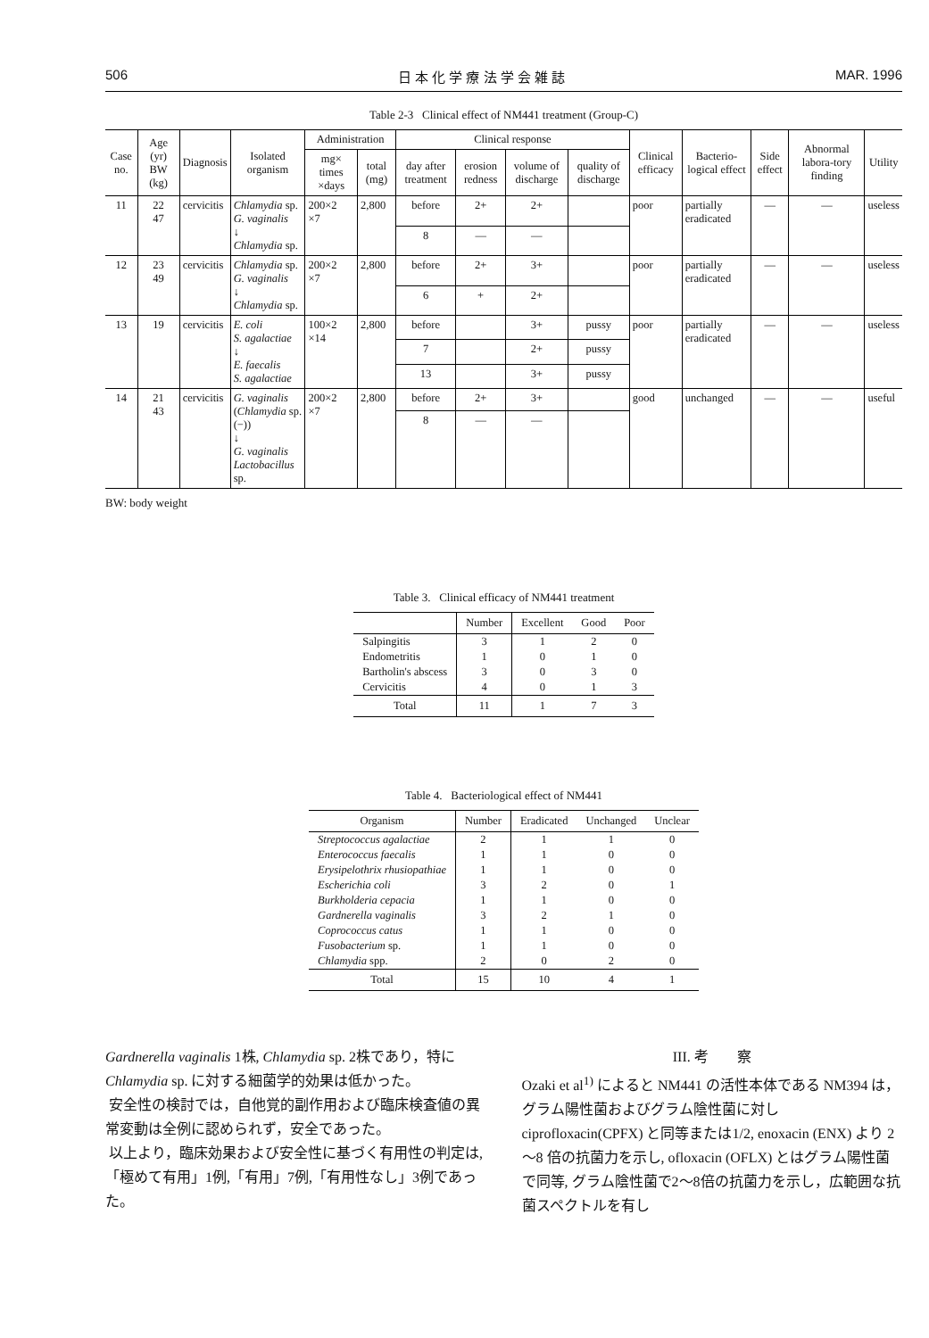506 日 本 化 学 療 法 学 会 雑 誌 MAR. 1996
Table 2-3 Clinical effect of NM441 treatment (Group-C)
| Case no. | Age (yr) BW (kg) | Diagnosis | Isolated organism | Administration | | Clinical response | | | | Clinical efficacy | Bacterio-logical effect | Side effect | Abnormal labora-tory finding | Utility |
| --- | --- | --- | --- | --- | --- | --- | --- | --- | --- | --- | --- | --- | --- | --- |
| | | | | mg× times ×days | total (mg) | day after treatment | erosion redness | volume of discharge | quality of discharge | | | | | |
| 11 | 22 47 | cervicitis | Chlamydia sp. G. vaginalis ↓ Chlamydia sp. | 200×2 ×7 | 2,800 | before | 2+ | 2+ | | poor | partially eradicated | — | — | useless |
| | | | | | | 8 | — | — | | | | | | |
| 12 | 23 49 | cervicitis | Chlamydia sp. G. vaginalis ↓ Chlamydia sp. | 200×2 ×7 | 2,800 | before | 2+ | 3+ | | poor | partially eradicated | — | — | useless |
| | | | | | | 6 | + | 2+ | | | | | | |
| 13 | 19 | cervicitis | E. coli S. agalactiae ↓ E. faecalis S. agalactiae | 100×2 ×14 | 2,800 | before | | 3+ | pussy | poor | partially eradicated | — | — | useless |
| | | | | | | 7 | | 2+ | pussy | | | | | |
| | | | | | | 13 | | 3+ | pussy | | | | | |
| 14 | 21 43 | cervicitis | G. vaginalis ( Chlamydia sp. (−)) ↓ G. vaginalis Lactobacillus sp. | 200×2 ×7 | 2,800 | before | 2+ | 3+ | | good | unchanged | — | — | useful |
| | | | | | | 8 | — | — | | | | | | |
BW: body weight
Table 3. Clinical efficacy of NM441 treatment
| | Number | Excellent | Good | Poor |
| --- | --- | --- | --- | --- |
| Salpingitis | 3 | 1 | 2 | 0 |
| Endometritis | 1 | 0 | 1 | 0 |
| Bartholin's abscess | 3 | 0 | 3 | 0 |
| Cervicitis | 4 | 0 | 1 | 3 |
| Total | 11 | 1 | 7 | 3 |
Table 4. Bacteriological effect of NM441
| Organism | Number | Eradicated | Unchanged | Unclear |
| --- | --- | --- | --- | --- |
| Streptococcus agalactiae | 2 | 1 | 1 | 0 |
| Enterococcus faecalis | 1 | 1 | 0 | 0 |
| Erysipelothrix rhusiopathiae | 1 | 1 | 0 | 0 |
| Escherichia coli | 3 | 2 | 0 | 1 |
| Burkholderia cepacia | 1 | 1 | 0 | 0 |
| Gardnerella vaginalis | 3 | 2 | 1 | 0 |
| Coprococcus catus | 1 | 1 | 0 | 0 |
| Fusobacterium sp. | 1 | 1 | 0 | 0 |
| Chlamydia spp. | 2 | 0 | 2 | 0 |
| Total | 15 | 10 | 4 | 1 |
Gardnerella vaginalis 1株, Chlamydia sp. 2株であり，特に Chlamydia sp. に対する細菌学的効果は低かった。
安全性の検討では，自他覚的副作用および臨床検査値の異常変動は全例に認められず，安全であった。
以上より，臨床効果および安全性に基づく有用性の判定は,「極めて有用」1例,「有用」7例,「有用性なし」3例であった。
III. 考　　察
Ozaki et al<sup>1)</sup> によると NM441 の活性本体である NM394 は，グラム陽性菌およびグラム陰性菌に対し ciprofloxacin(CPFX) と同等または1/2, enoxacin (ENX) より 2～8 倍の抗菌力を示し, ofloxacin (OFLX) とはグラム陽性菌で同等, グラム陰性菌で2～8倍の抗菌力を示し，広範囲な抗菌スペクトルを有し